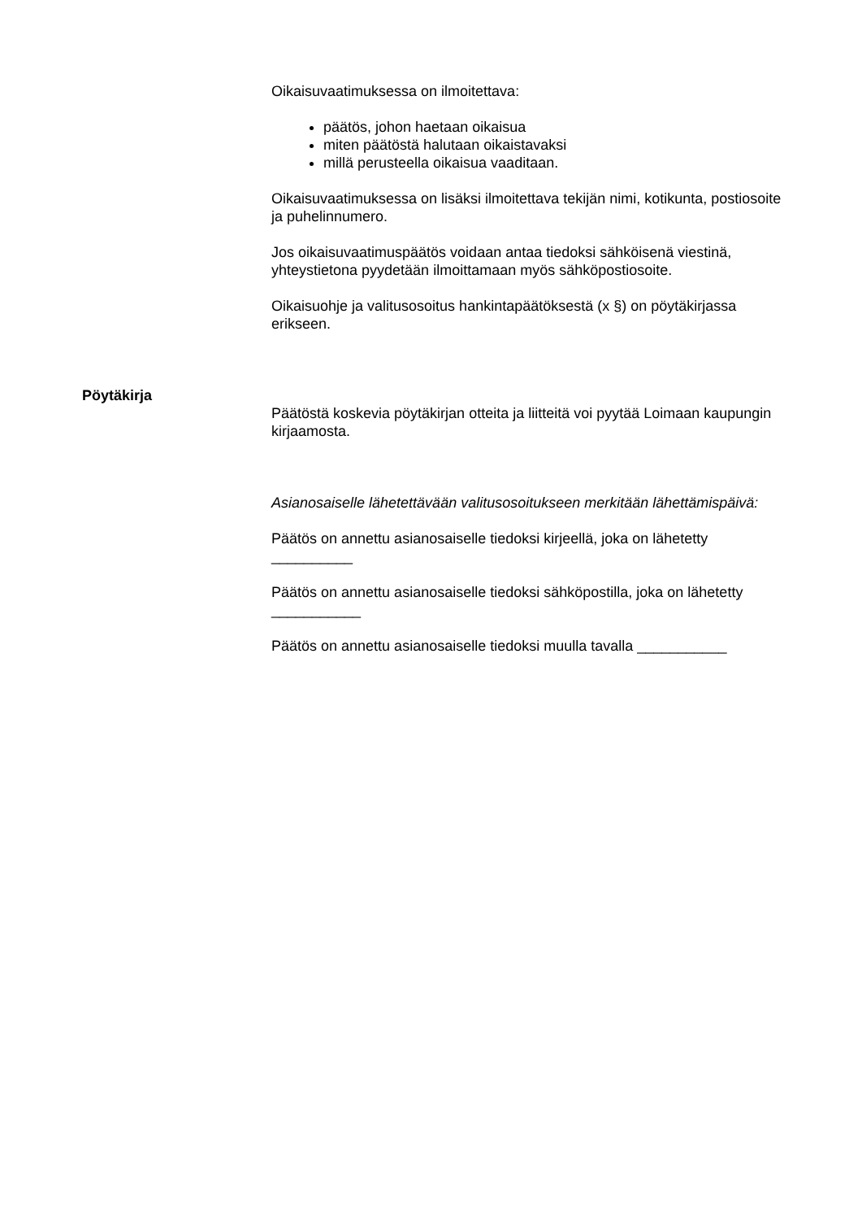Oikaisuvaatimuksessa on ilmoitettava:
päätös, johon haetaan oikaisua
miten päätöstä halutaan oikaistavaksi
millä perusteella oikaisua vaaditaan.
Oikaisuvaatimuksessa on lisäksi ilmoitettava tekijän nimi, kotikunta, postiosoite ja puhelinnumero.
Jos oikaisuvaatimuspäätös voidaan antaa tiedoksi sähköisenä viestinä, yhteystietona pyydetään ilmoittamaan myös sähköpostiosoite.
Oikaisuohje ja valitusosoitus hankintapäätöksestä (x §) on pöytäkirjassa erikseen.
Pöytäkirja
Päätöstä koskevia pöytäkirjan otteita ja liitteitä voi pyytää Loimaan kaupungin kirjaamosta.
Asianosaiselle lähetettävään valitusosoitukseen merkitään lähettämispäivä:
Päätös on annettu asianosaiselle tiedoksi kirjeellä, joka on lähetetty __________
Päätös on annettu asianosaiselle tiedoksi sähköpostilla, joka on lähetetty ___________
Päätös on annettu asianosaiselle tiedoksi muulla tavalla ___________